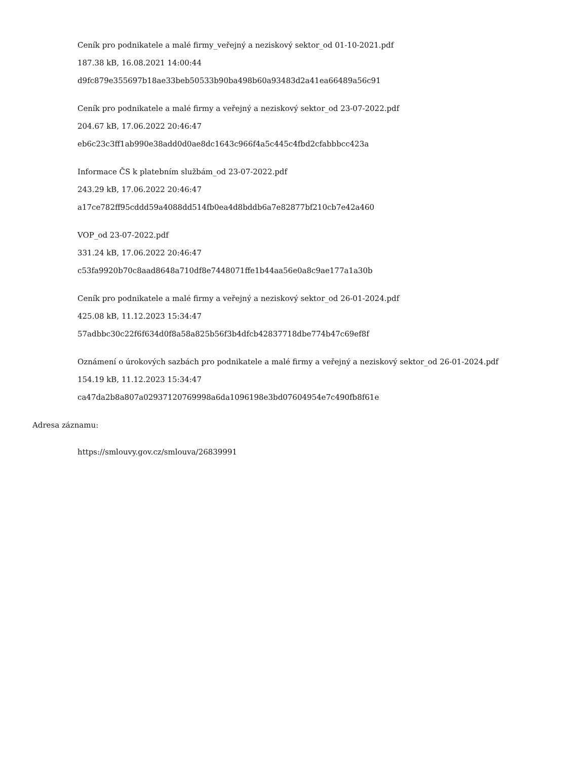Ceník pro podnikatele a malé firmy_veřejný a neziskový sektor_od 01-10-2021.pdf
187.38 kB, 16.08.2021 14:00:44
d9fc879e355697b18ae33beb50533b90ba498b60a93483d2a41ea66489a56c91
Ceník pro podnikatele a malé firmy a veřejný a neziskový sektor_od 23-07-2022.pdf
204.67 kB, 17.06.2022 20:46:47
eb6c23c3ff1ab990e38add0d0ae8dc1643c966f4a5c445c4fbd2cfabbbcc423a
Informace ČS k platebním službám_od 23-07-2022.pdf
243.29 kB, 17.06.2022 20:46:47
a17ce782ff95cddd59a4088dd514fb0ea4d8bddb6a7e82877bf210cb7e42a460
VOP_od 23-07-2022.pdf
331.24 kB, 17.06.2022 20:46:47
c53fa9920b70c8aad8648a710df8e7448071ffe1b44aa56e0a8c9ae177a1a30b
Ceník pro podnikatele a malé firmy a veřejný a neziskový sektor_od 26-01-2024.pdf
425.08 kB, 11.12.2023 15:34:47
57adbbc30c22f6f634d0f8a58a825b56f3b4dfcb42837718dbe774b47c69ef8f
Oznámení o úrokových sazbách pro podnikatele a malé firmy a veřejný a neziskový sektor_od 26-01-2024.pdf
154.19 kB, 11.12.2023 15:34:47
ca47da2b8a807a02937120769998a6da1096198e3bd07604954e7c490fb8f61e
Adresa záznamu:
https://smlouvy.gov.cz/smlouva/26839991